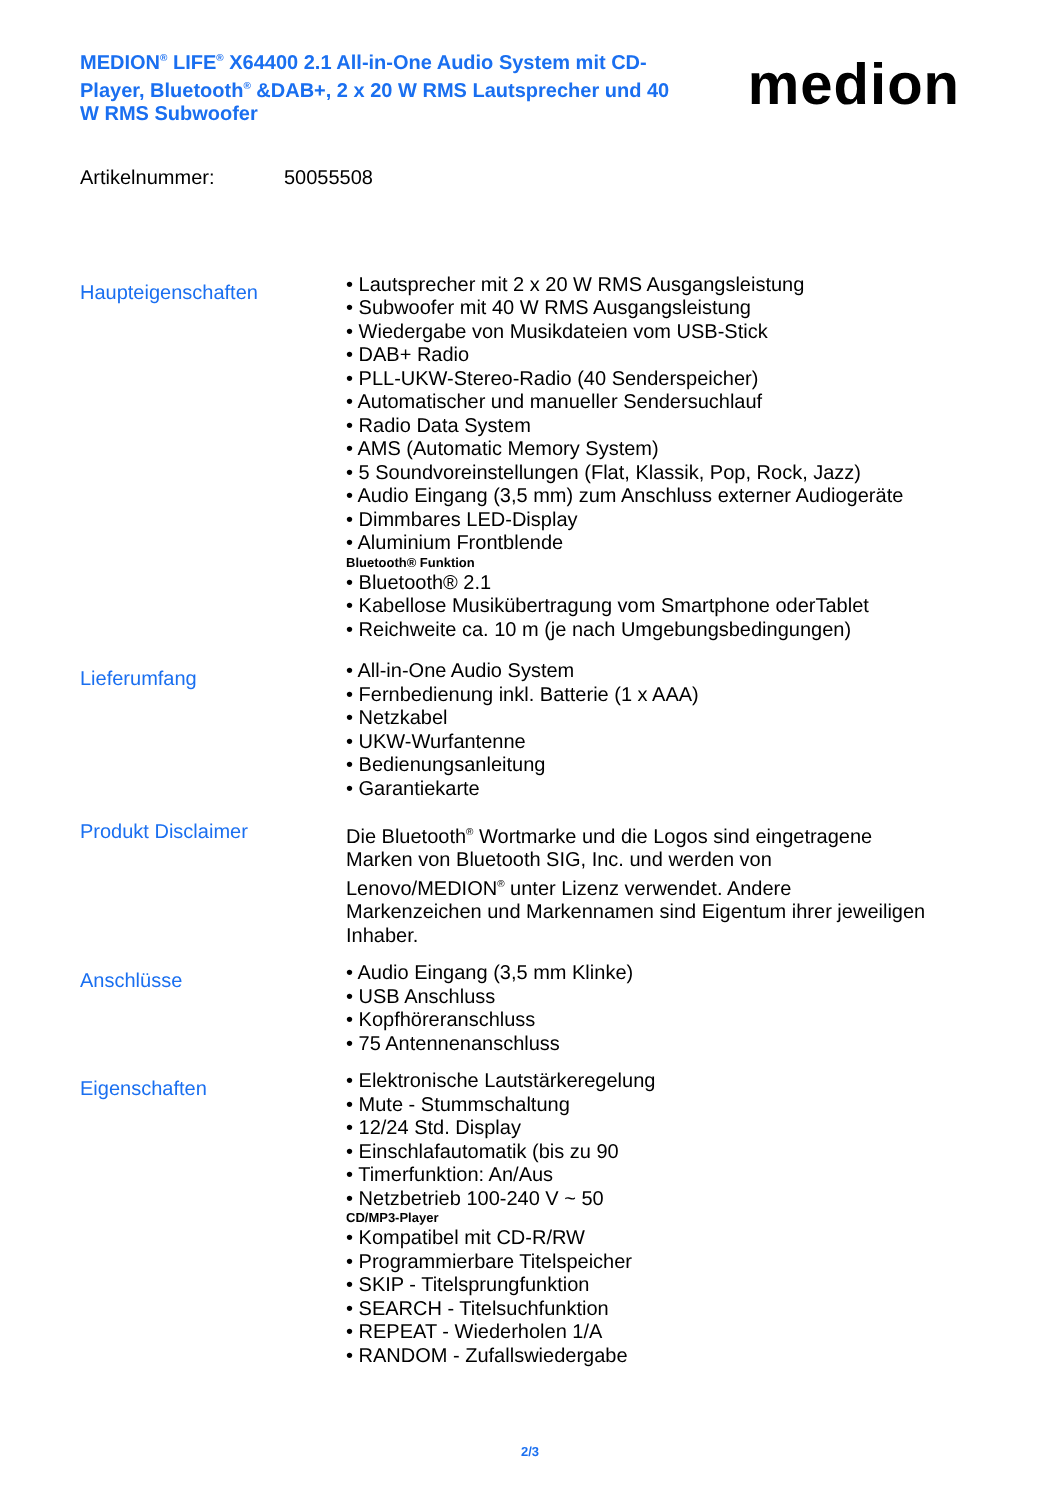MEDION<sup>®</sup> LIFE<sup>®</sup> X64400 2.1 All-in-One Audio System mit CD-Player, Bluetooth<sup>®</sup> &DAB+, 2 x 20 W RMS Lautsprecher und 40 W RMS Subwoofer
medion
Artikelnummer: 50055508
Haupteigenschaften
Lautsprecher mit 2 x 20 W RMS Ausgangsleistung
Subwoofer mit 40 W RMS Ausgangsleistung
Wiedergabe von Musikdateien vom USB-Stick
DAB+ Radio
PLL-UKW-Stereo-Radio (40 Senderspeicher)
Automatischer und manueller Sendersuchlauf
Radio Data System
AMS (Automatic Memory System)
5 Soundvoreinstellungen (Flat, Klassik, Pop, Rock, Jazz)
Audio Eingang (3,5 mm) zum Anschluss externer Audiogeräte
Dimmbares LED-Display
Aluminium Frontblende
Bluetooth® Funktion
Bluetooth® 2.1
Kabellose Musikübertragung vom Smartphone oderTablet
Reichweite ca. 10 m (je nach Umgebungsbedingungen)
Lieferumfang
All-in-One Audio System
Fernbedienung inkl. Batterie (1 x AAA)
Netzkabel
UKW-Wurfantenne
Bedienungsanleitung
Garantiekarte
Produkt Disclaimer
Die Bluetooth<sup>®</sup> Wortmarke und die Logos sind eingetragene Marken von Bluetooth SIG, Inc. und werden von Lenovo/MEDION<sup>®</sup> unter Lizenz verwendet. Andere Markenzeichen und Markennamen sind Eigentum ihrer jeweiligen Inhaber.
Anschlüsse
Audio Eingang (3,5 mm Klinke)
USB Anschluss
Kopfhöreranschluss
75 Antennenanschluss
Eigenschaften
Elektronische Lautstärkeregelung
Mute - Stummschaltung
12/24 Std. Display
Einschlafautomatik (bis zu 90
Timerfunktion: An/Aus
Netzbetrieb 100-240 V ~ 50
CD/MP3-Player
Kompatibel mit CD-R/RW
Programmierbare Titelspeicher
SKIP - Titelsprungfunktion
SEARCH - Titelsuchfunktion
REPEAT - Wiederholen 1/A
RANDOM - Zufallswiedergabe
2/3